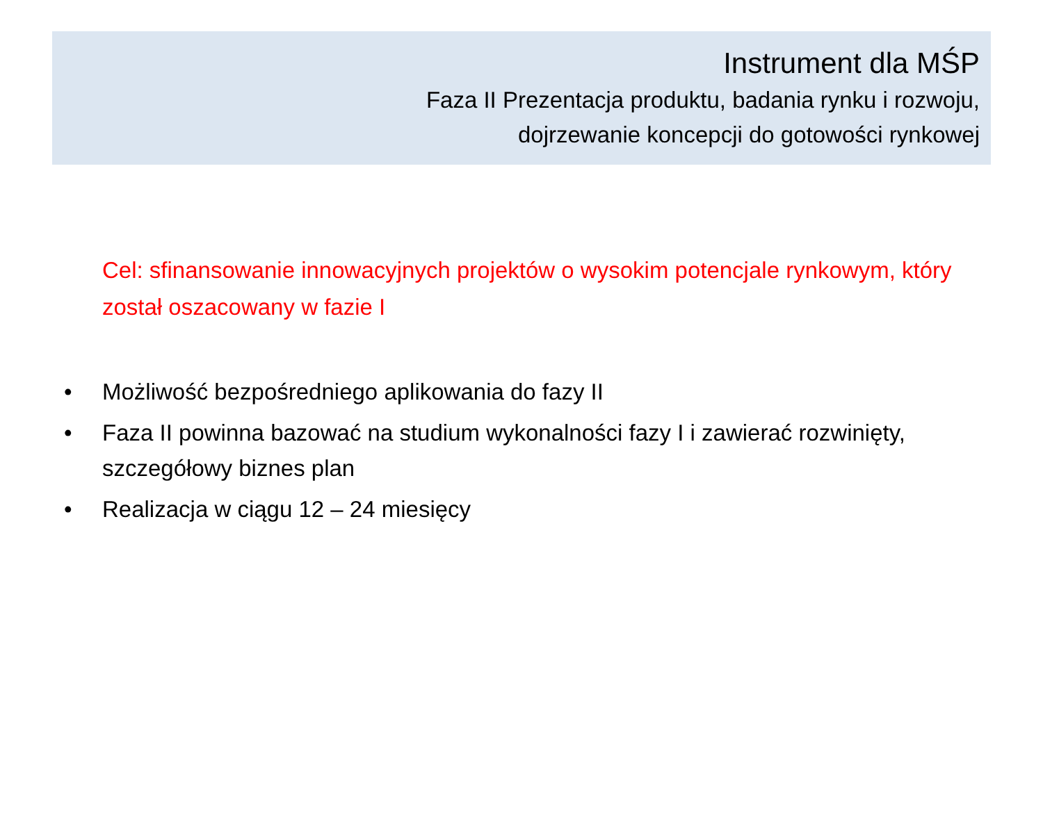Instrument dla MŚP
Faza II Prezentacja produktu, badania rynku i rozwoju,
dojrzewanie koncepcji do gotowości rynkowej
Cel: sfinansowanie innowacyjnych projektów o wysokim potencjale rynkowym, który został oszacowany w fazie I
• Możliwość bezpośredniego aplikowania do fazy II
• Faza II powinna bazować na studium wykonalności fazy I i zawierać rozwinięty, szczegółowy biznes plan
• Realizacja w ciągu 12 – 24 miesięcy